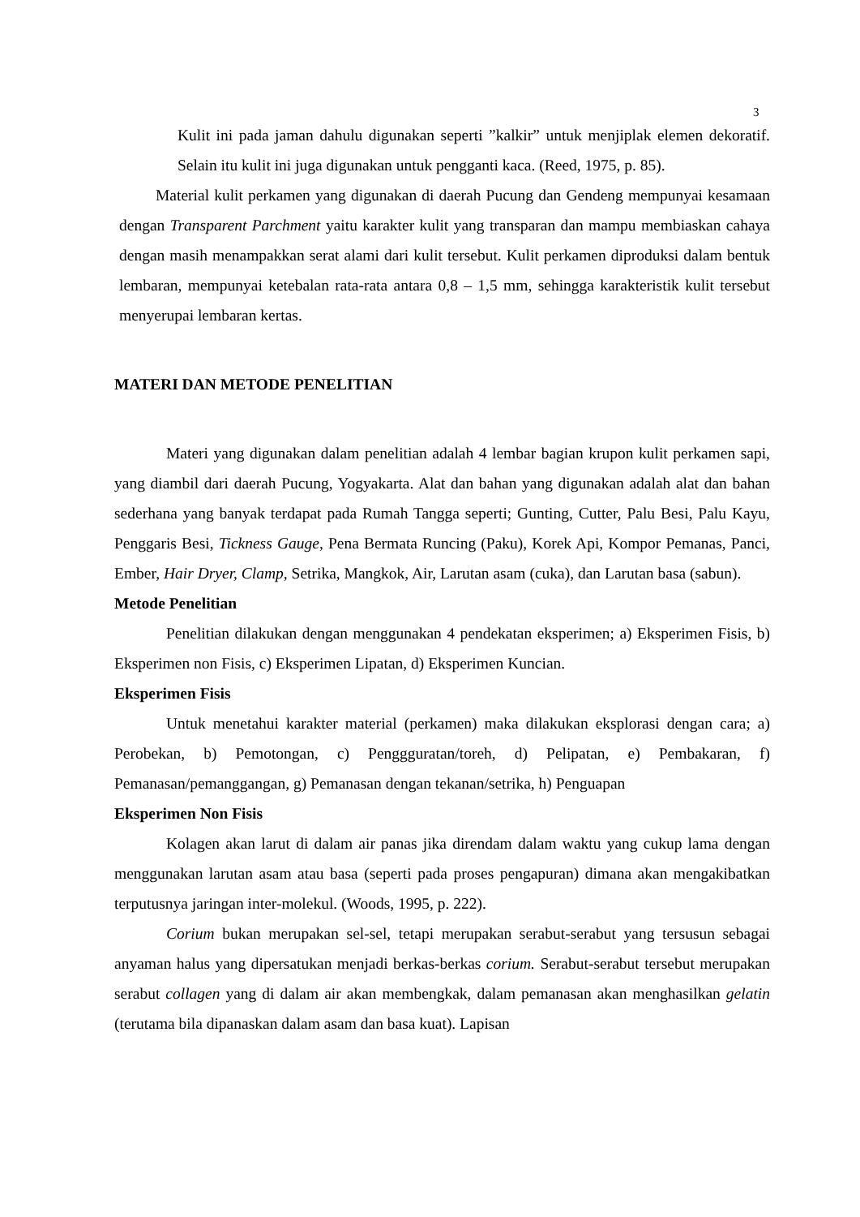3
Kulit ini pada jaman dahulu digunakan seperti ”kalkir” untuk menjiplak elemen dekoratif. Selain itu kulit ini juga digunakan untuk pengganti kaca. (Reed, 1975, p. 85).
Material kulit perkamen yang digunakan di daerah Pucung dan Gendeng mempunyai kesamaan dengan Transparent Parchment yaitu karakter kulit yang transparan dan mampu membiaskan cahaya dengan masih menampakkan serat alami dari kulit tersebut. Kulit perkamen diproduksi dalam bentuk lembaran, mempunyai ketebalan rata-rata antara 0,8 – 1,5 mm, sehingga karakteristik kulit tersebut menyerupai lembaran kertas.
MATERI DAN METODE PENELITIAN
Materi yang digunakan dalam penelitian adalah 4 lembar bagian krupon kulit perkamen sapi, yang diambil dari daerah Pucung, Yogyakarta. Alat dan bahan yang digunakan adalah alat dan bahan sederhana yang banyak terdapat pada Rumah Tangga seperti; Gunting, Cutter, Palu Besi, Palu Kayu, Penggaris Besi, Tickness Gauge, Pena Bermata Runcing (Paku), Korek Api, Kompor Pemanas, Panci, Ember, Hair Dryer, Clamp, Setrika, Mangkok, Air, Larutan asam (cuka), dan Larutan basa (sabun).
Metode Penelitian
Penelitian dilakukan dengan menggunakan 4 pendekatan eksperimen; a) Eksperimen Fisis, b) Eksperimen non Fisis, c) Eksperimen Lipatan, d) Eksperimen Kuncian.
Eksperimen Fisis
Untuk menetahui karakter material (perkamen) maka dilakukan eksplorasi dengan cara; a) Perobekan, b) Pemotongan, c) Penggguratan/toreh, d) Pelipatan, e) Pembakaran, f) Pemanasan/pemanggangan, g) Pemanasan dengan tekanan/setrika, h) Penguapan
Eksperimen Non Fisis
Kolagen akan larut di dalam air panas jika direndam dalam waktu yang cukup lama dengan menggunakan larutan asam atau basa (seperti pada proses pengapuran) dimana akan mengakibatkan terputusnya jaringan inter-molekul. (Woods, 1995, p. 222).
Corium bukan merupakan sel-sel, tetapi merupakan serabut-serabut yang tersusun sebagai anyaman halus yang dipersatukan menjadi berkas-berkas corium. Serabut-serabut tersebut merupakan serabut collagen yang di dalam air akan membengkak, dalam pemanasan akan menghasilkan gelatin (terutama bila dipanaskan dalam asam dan basa kuat). Lapisan